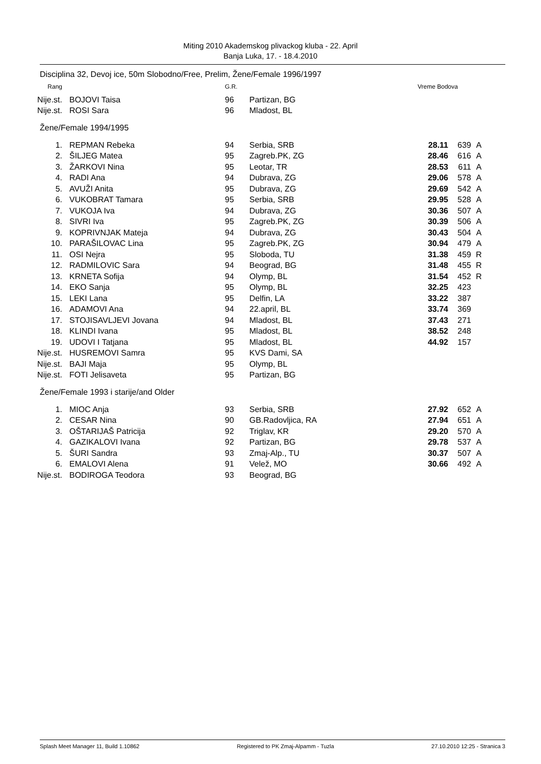Miting 2010 Akademskog plivackog kluba - 22. April
Banja Luka, 17. - 18.4.2010
Disciplina 32, Devoj ice, 50m Slobodno/Free, Prelim, Žene/Female 1996/1997
| Rang | | G.R. | | Vreme Bodova | | |
| --- | --- | --- | --- | --- | --- | --- |
| Nije.st. | BOJOVI Taisa | 96 | Partizan, BG | | | |
| Nije.st. | ROSI Sara | 96 | Mladost, BL | | | |
| Žene/Female 1994/1995 | | | | | | |
| 1. | REPMAN Rebeka | 94 | Serbia, SRB | 28.11 | 639 | A |
| 2. | ŠILJEG Matea | 95 | Zagreb.PK, ZG | 28.46 | 616 | A |
| 3. | ŽARKOVI Nina | 95 | Leotar, TR | 28.53 | 611 | A |
| 4. | RADI Ana | 94 | Dubrava, ZG | 29.06 | 578 | A |
| 5. | AVUŽI Anita | 95 | Dubrava, ZG | 29.69 | 542 | A |
| 6. | VUKOBRAT Tamara | 95 | Serbia, SRB | 29.95 | 528 | A |
| 7. | VUKOJA Iva | 94 | Dubrava, ZG | 30.36 | 507 | A |
| 8. | SIVRI Iva | 95 | Zagreb.PK, ZG | 30.39 | 506 | A |
| 9. | KOPRIVNJAK Mateja | 94 | Dubrava, ZG | 30.43 | 504 | A |
| 10. | PARAŠILOVAC Lina | 95 | Zagreb.PK, ZG | 30.94 | 479 | A |
| 11. | OSI Nejra | 95 | Sloboda, TU | 31.38 | 459 | R |
| 12. | RADMILOVIC Sara | 94 | Beograd, BG | 31.48 | 455 | R |
| 13. | KRNETA Sofija | 94 | Olymp, BL | 31.54 | 452 | R |
| 14. | EKO Sanja | 95 | Olymp, BL | 32.25 | 423 | |
| 15. | LEKI Lana | 95 | Delfin, LA | 33.22 | 387 | |
| 16. | ADAMOVI Ana | 94 | 22.april, BL | 33.74 | 369 | |
| 17. | STOJISAVLJEVI Jovana | 94 | Mladost, BL | 37.43 | 271 | |
| 18. | KLINDI Ivana | 95 | Mladost, BL | 38.52 | 248 | |
| 19. | UDOVI I Tatjana | 95 | Mladost, BL | 44.92 | 157 | |
| Nije.st. | HUSREMOVI Samra | 95 | KVS Dami, SA | | | |
| Nije.st. | BAJI Maja | 95 | Olymp, BL | | | |
| Nije.st. | FOTI Jelisaveta | 95 | Partizan, BG | | | |
| Žene/Female 1993 i starije/and Older | | | | | | |
| 1. | MIOC Anja | 93 | Serbia, SRB | 27.92 | 652 | A |
| 2. | CESAR Nina | 90 | GB.Radovljica, RA | 27.94 | 651 | A |
| 3. | OŠTARIJAŠ Patricija | 92 | Triglav, KR | 29.20 | 570 | A |
| 4. | GAZIKALOVI Ivana | 92 | Partizan, BG | 29.78 | 537 | A |
| 5. | ŠURI Sandra | 93 | Zmaj-Alp., TU | 30.37 | 507 | A |
| 6. | EMALOVI Alena | 91 | Velež, MO | 30.66 | 492 | A |
| Nije.st. | BODIROGA Teodora | 93 | Beograd, BG | | | |
Splash Meet Manager 11, Build 1.10862 Registered to PK Zmaj-Alpamm - Tuzla 27.10.2010 12:25 - Stranica 3